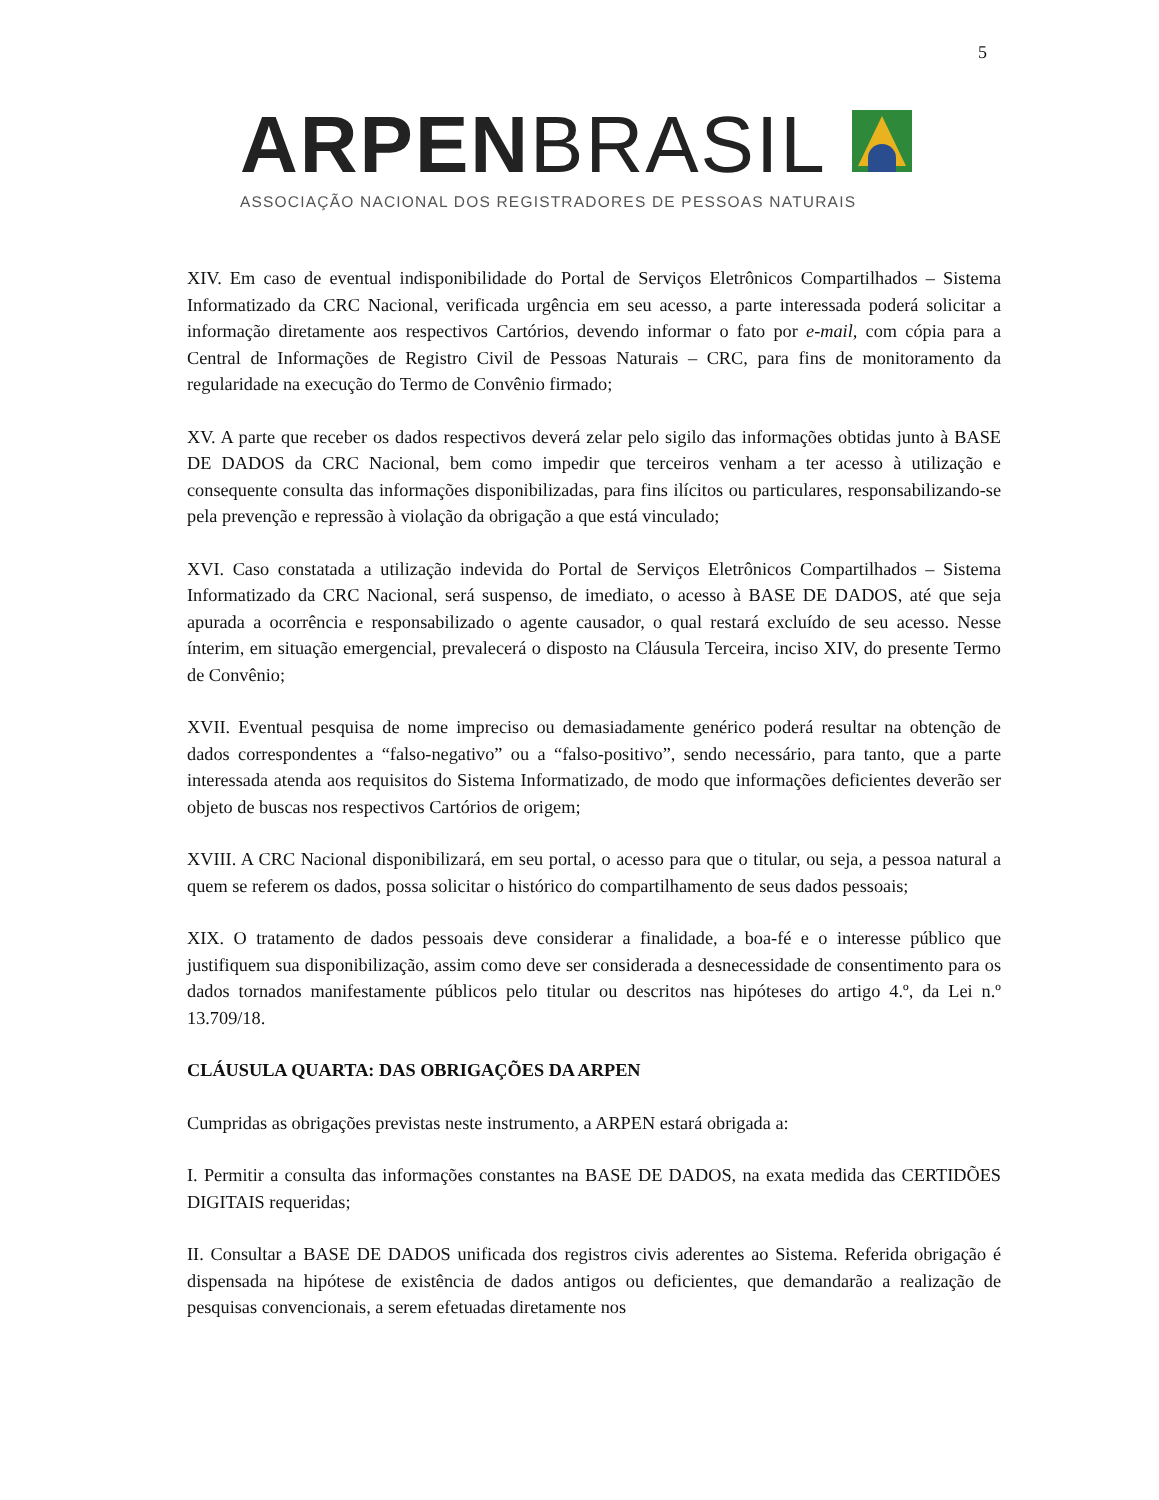5
ARPEN BRASIL
ASSOCIAÇÃO NACIONAL DOS REGISTRADORES DE PESSOAS NATURAIS
XIV. Em caso de eventual indisponibilidade do Portal de Serviços Eletrônicos Compartilhados – Sistema Informatizado da CRC Nacional, verificada urgência em seu acesso, a parte interessada poderá solicitar a informação diretamente aos respectivos Cartórios, devendo informar o fato por e-mail, com cópia para a Central de Informações de Registro Civil de Pessoas Naturais – CRC, para fins de monitoramento da regularidade na execução do Termo de Convênio firmado;
XV. A parte que receber os dados respectivos deverá zelar pelo sigilo das informações obtidas junto à BASE DE DADOS da CRC Nacional, bem como impedir que terceiros venham a ter acesso à utilização e consequente consulta das informações disponibilizadas, para fins ilícitos ou particulares, responsabilizando-se pela prevenção e repressão à violação da obrigação a que está vinculado;
XVI. Caso constatada a utilização indevida do Portal de Serviços Eletrônicos Compartilhados – Sistema Informatizado da CRC Nacional, será suspenso, de imediato, o acesso à BASE DE DADOS, até que seja apurada a ocorrência e responsabilizado o agente causador, o qual restará excluído de seu acesso. Nesse ínterim, em situação emergencial, prevalecerá o disposto na Cláusula Terceira, inciso XIV, do presente Termo de Convênio;
XVII. Eventual pesquisa de nome impreciso ou demasiadamente genérico poderá resultar na obtenção de dados correspondentes a “falso-negativo” ou a “falso-positivo”, sendo necessário, para tanto, que a parte interessada atenda aos requisitos do Sistema Informatizado, de modo que informações deficientes deverão ser objeto de buscas nos respectivos Cartórios de origem;
XVIII. A CRC Nacional disponibilizará, em seu portal, o acesso para que o titular, ou seja, a pessoa natural a quem se referem os dados, possa solicitar o histórico do compartilhamento de seus dados pessoais;
XIX. O tratamento de dados pessoais deve considerar a finalidade, a boa-fé e o interesse público que justifiquem sua disponibilização, assim como deve ser considerada a desnecessidade de consentimento para os dados tornados manifestamente públicos pelo titular ou descritos nas hipóteses do artigo 4.º, da Lei n.º 13.709/18.
CLÁUSULA QUARTA: DAS OBRIGAÇÕES DA ARPEN
Cumpridas as obrigações previstas neste instrumento, a ARPEN estará obrigada a:
I. Permitir a consulta das informações constantes na BASE DE DADOS, na exata medida das CERTIDÕES DIGITAIS requeridas;
II. Consultar a BASE DE DADOS unificada dos registros civis aderentes ao Sistema. Referida obrigação é dispensada na hipótese de existência de dados antigos ou deficientes, que demandarão a realização de pesquisas convencionais, a serem efetuadas diretamente nos